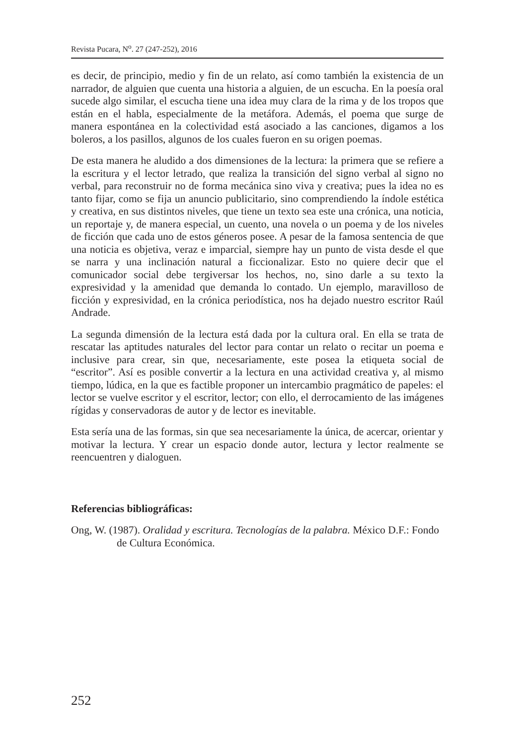Revista Pucara, N<sup>o</sup>. 27 (247-252), 2016
es decir, de principio, medio y fin de un relato, así como también la existencia de un narrador, de alguien que cuenta una historia a alguien, de un escucha. En la poesía oral sucede algo similar, el escucha tiene una idea muy clara de la rima y de los tropos que están en el habla, especialmente de la metáfora. Además, el poema que surge de manera espontánea en la colectividad está asociado a las canciones, digamos a los boleros, a los pasillos, algunos de los cuales fueron en su origen poemas.
De esta manera he aludido a dos dimensiones de la lectura: la primera que se refiere a la escritura y el lector letrado, que realiza la transición del signo verbal al signo no verbal, para reconstruir no de forma mecánica sino viva y creativa; pues la idea no es tanto fijar, como se fija un anuncio publicitario, sino comprendiendo la índole estética y creativa, en sus distintos niveles, que tiene un texto sea este una crónica, una noticia, un reportaje y, de manera especial, un cuento, una novela o un poema y de los niveles de ficción que cada uno de estos géneros posee. A pesar de la famosa sentencia de que una noticia es objetiva, veraz e imparcial, siempre hay un punto de vista desde el que se narra y una inclinación natural a ficcionalizar. Esto no quiere decir que el comunicador social debe tergiversar los hechos, no, sino darle a su texto la expresividad y la amenidad que demanda lo contado. Un ejemplo, maravilloso de ficción y expresividad, en la crónica periodística, nos ha dejado nuestro escritor Raúl Andrade.
La segunda dimensión de la lectura está dada por la cultura oral. En ella se trata de rescatar las aptitudes naturales del lector para contar un relato o recitar un poema e inclusive para crear, sin que, necesariamente, este posea la etiqueta social de “escritor”. Así es posible convertir a la lectura en una actividad creativa y, al mismo tiempo, lúdica, en la que es factible proponer un intercambio pragmático de papeles: el lector se vuelve escritor y el escritor, lector; con ello, el derrocamiento de las imágenes rígidas y conservadoras de autor y de lector es inevitable.
Esta sería una de las formas, sin que sea necesariamente la única, de acercar, orientar y motivar la lectura. Y crear un espacio donde autor, lectura y lector realmente se reencuentren y dialoguen.
Referencias bibliográficas:
Ong, W. (1987). Oralidad y escritura. Tecnologías de la palabra. México D.F.: Fondo de Cultura Económica.
252